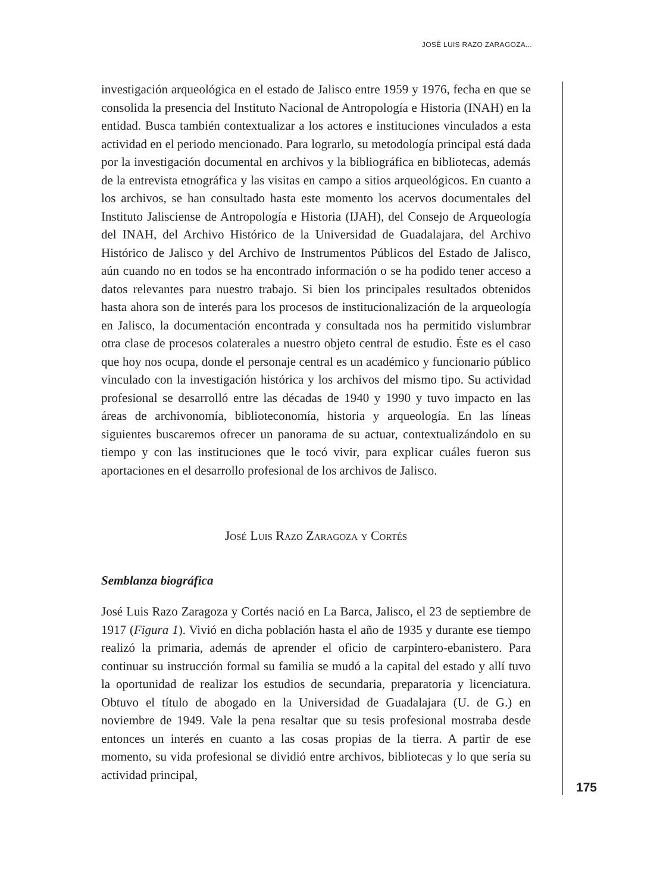JOSÉ LUIS RAZO ZARAGOZA...
investigación arqueológica en el estado de Jalisco entre 1959 y 1976, fecha en que se consolida la presencia del Instituto Nacional de Antropología e Historia (INAH) en la entidad. Busca también contextualizar a los actores e instituciones vinculados a esta actividad en el periodo mencionado. Para lograrlo, su metodología principal está dada por la investigación documental en archivos y la bibliográfica en bibliotecas, además de la entrevista etnográfica y las visitas en campo a sitios arqueológicos. En cuanto a los archivos, se han consultado hasta este momento los acervos documentales del Instituto Jalisciense de Antropología e Historia (IJAH), del Consejo de Arqueología del INAH, del Archivo Histórico de la Universidad de Guadalajara, del Archivo Histórico de Jalisco y del Archivo de Instrumentos Públicos del Estado de Jalisco, aún cuando no en todos se ha encontrado información o se ha podido tener acceso a datos relevantes para nuestro trabajo. Si bien los principales resultados obtenidos hasta ahora son de interés para los procesos de institucionalización de la arqueología en Jalisco, la documentación encontrada y consultada nos ha permitido vislumbrar otra clase de procesos colaterales a nuestro objeto central de estudio. Éste es el caso que hoy nos ocupa, donde el personaje central es un académico y funcionario público vinculado con la investigación histórica y los archivos del mismo tipo. Su actividad profesional se desarrolló entre las décadas de 1940 y 1990 y tuvo impacto en las áreas de archivonomía, biblioteconomía, historia y arqueología. En las líneas siguientes buscaremos ofrecer un panorama de su actuar, contextualizándolo en su tiempo y con las instituciones que le tocó vivir, para explicar cuáles fueron sus aportaciones en el desarrollo profesional de los archivos de Jalisco.
José Luis Razo Zaragoza y Cortés
Semblanza biográfica
José Luis Razo Zaragoza y Cortés nació en La Barca, Jalisco, el 23 de septiembre de 1917 (Figura 1). Vivió en dicha población hasta el año de 1935 y durante ese tiempo realizó la primaria, además de aprender el oficio de carpintero-ebanistero. Para continuar su instrucción formal su familia se mudó a la capital del estado y allí tuvo la oportunidad de realizar los estudios de secundaria, preparatoria y licenciatura. Obtuvo el título de abogado en la Universidad de Guadalajara (U. de G.) en noviembre de 1949. Vale la pena resaltar que su tesis profesional mostraba desde entonces un interés en cuanto a las cosas propias de la tierra. A partir de ese momento, su vida profesional se dividió entre archivos, bibliotecas y lo que sería su actividad principal,
175